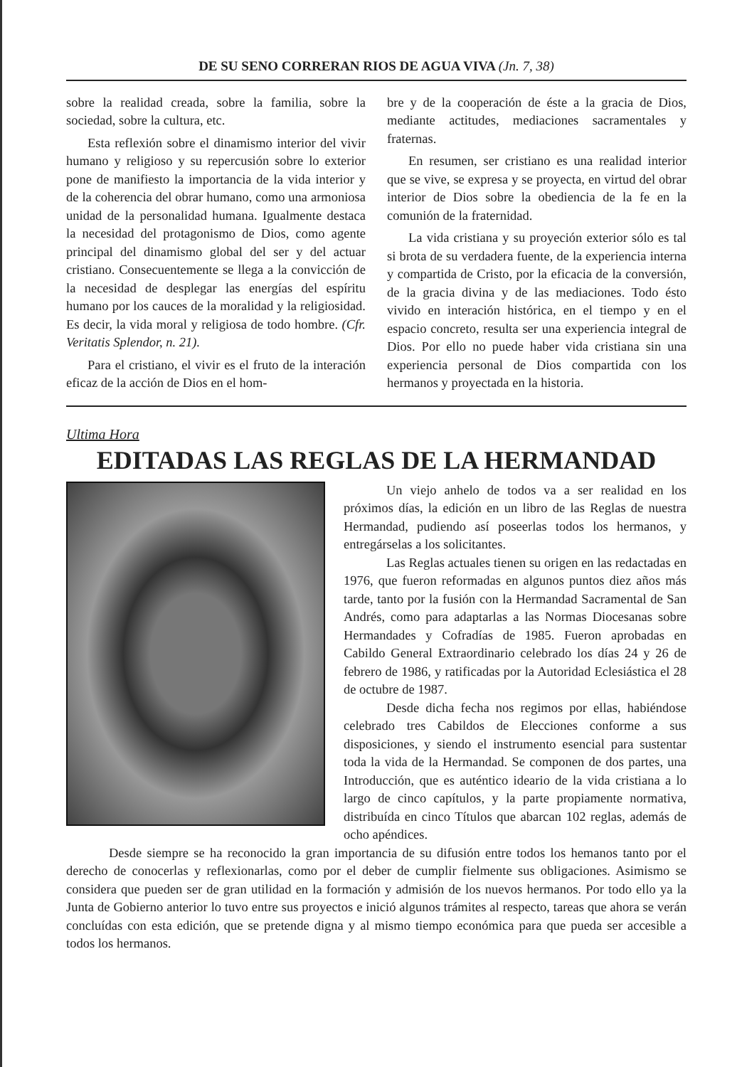DE SU SENO CORRERAN RIOS DE AGUA VIVA (Jn. 7, 38)
sobre la realidad creada, sobre la familia, sobre la sociedad, sobre la cultura, etc.
Esta reflexión sobre el dinamismo interior del vivir humano y religioso y su repercusión sobre lo exterior pone de manifiesto la importancia de la vida interior y de la coherencia del obrar humano, como una armoniosa unidad de la personalidad humana. Igualmente destaca la necesidad del protagonismo de Dios, como agente principal del dinamismo global del ser y del actuar cristiano. Consecuentemente se llega a la convicción de la necesidad de desplegar las energías del espíritu humano por los cauces de la moralidad y la religiosidad. Es decir, la vida moral y religiosa de todo hombre. (Cfr. Veritatis Splendor, n. 21).
Para el cristiano, el vivir es el fruto de la interación eficaz de la acción de Dios en el hom-
bre y de la cooperación de éste a la gracia de Dios, mediante actitudes, mediaciones sacramentales y fraternas.
En resumen, ser cristiano es una realidad interior que se vive, se expresa y se proyecta, en virtud del obrar interior de Dios sobre la obediencia de la fe en la comunión de la fraternidad.
La vida cristiana y su proyeción exterior sólo es tal si brota de su verdadera fuente, de la experiencia interna y compartida de Cristo, por la eficacia de la conversión, de la gracia divina y de las mediaciones. Todo ésto vivido en interación histórica, en el tiempo y en el espacio concreto, resulta ser una experiencia integral de Dios. Por ello no puede haber vida cristiana sin una experiencia personal de Dios compartida con los hermanos y proyectada en la historia.
Ultima Hora
EDITADAS LAS REGLAS DE LA HERMANDAD
Un viejo anhelo de todos va a ser realidad en los próximos días, la edición en un libro de las Reglas de nuestra Hermandad, pudiendo así poseerlas todos los hermanos, y entregárselas a los solicitantes.
Las Reglas actuales tienen su origen en las redactadas en 1976, que fueron reformadas en algunos puntos diez años más tarde, tanto por la fusión con la Hermandad Sacramental de San Andrés, como para adaptarlas a las Normas Diocesanas sobre Hermandades y Cofradías de 1985. Fueron aprobadas en Cabildo General Extraordinario celebrado los días 24 y 26 de febrero de 1986, y ratificadas por la Autoridad Eclesiástica el 28 de octubre de 1987.
Desde dicha fecha nos regimos por ellas, habiéndose celebrado tres Cabildos de Elecciones conforme a sus disposiciones, y siendo el instrumento esencial para sustentar toda la vida de la Hermandad. Se componen de dos partes, una Introducción, que es auténtico ideario de la vida cristiana a lo largo de cinco capítulos, y la parte propiamente normativa, distribuída en cinco Títulos que abarcan 102 reglas, además de ocho apéndices.
Desde siempre se ha reconocido la gran importancia de su difusión entre todos los hemanos tanto por el derecho de conocerlas y reflexionarlas, como por el deber de cumplir fielmente sus obligaciones. Asimismo se considera que pueden ser de gran utilidad en la formación y admisión de los nuevos hermanos. Por todo ello ya la Junta de Gobierno anterior lo tuvo entre sus proyectos e inició algunos trámites al respecto, tareas que ahora se verán concluídas con esta edición, que se pretende digna y al mismo tiempo económica para que pueda ser accesible a todos los hermanos.